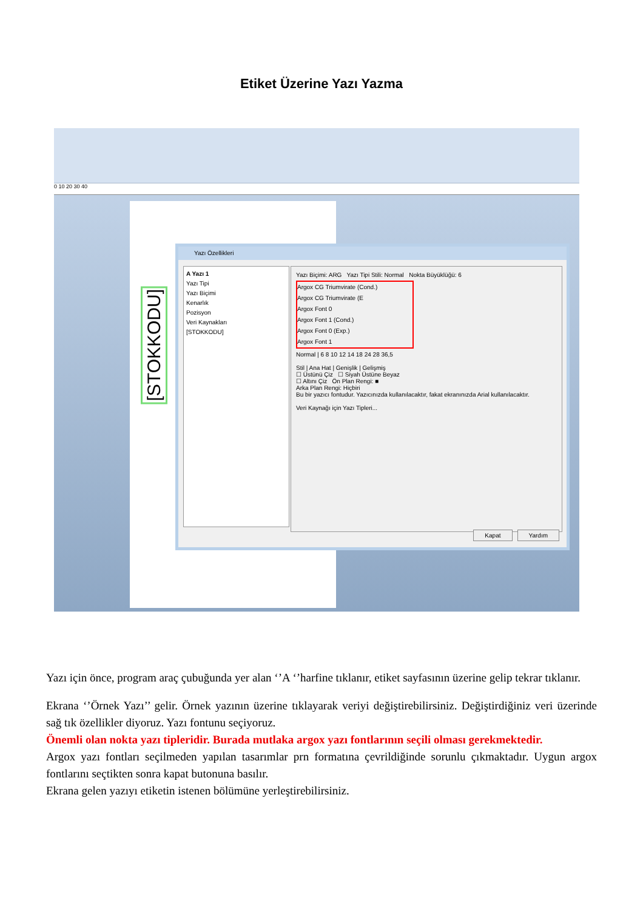Etiket Üzerine Yazı Yazma
0 10 20 30 40
[STOKKODU]
Yazı Özellikleri
A Yazı 1
Yazı Tipi
Yazı Biçimi
Kenarlık
Pozisyon
Veri Kaynakları
[STOKKODU]
Yazı Biçimi: ARG Yazı Tipi Stili: Normal Nokta Büyüklüğü: 6
Argox CG Triumvirate (Cond.)
Argox CG Triumvirate (E
Argox Font 0
Argox Font 1 (Cond.)
Argox Font 0 (Exp.)
Argox Font 1
Normal | 6 8 10 12 14 18 24 28 36,5
Stil | Ana Hat | Genişlik | Gelişmiş
☐ Üstünü Çiz ☐ Siyah Üstüne Beyaz
☐ Altını Çiz Ön Plan Rengi: ■
Arka Plan Rengi: Hiçbiri
Bu bir yazıcı fontudur. Yazıcınızda kullanılacaktır, fakat ekranınızda Arial kullanılacaktır.
Veri Kaynağı için Yazı Tipleri...
Kapat Yardım
Yazı için önce, program araç çubuğunda yer alan ‘’A ‘’harfine tıklanır, etiket sayfasının üzerine gelip tekrar tıklanır.
Ekrana ‘’Örnek Yazı’’ gelir. Örnek yazının üzerine tıklayarak veriyi değiştirebilirsiniz. Değiştirdiğiniz veri üzerinde sağ tık özellikler diyoruz. Yazı fontunu seçiyoruz.
Önemli olan nokta yazı tipleridir. Burada mutlaka argox yazı fontlarının seçili olması gerekmektedir.
Argox yazı fontları seçilmeden yapılan tasarımlar prn formatına çevrildiğinde sorunlu çıkmaktadır. Uygun argox fontlarını seçtikten sonra kapat butonuna basılır.
Ekrana gelen yazıyı etiketin istenen bölümüne yerleştirebilirsiniz.